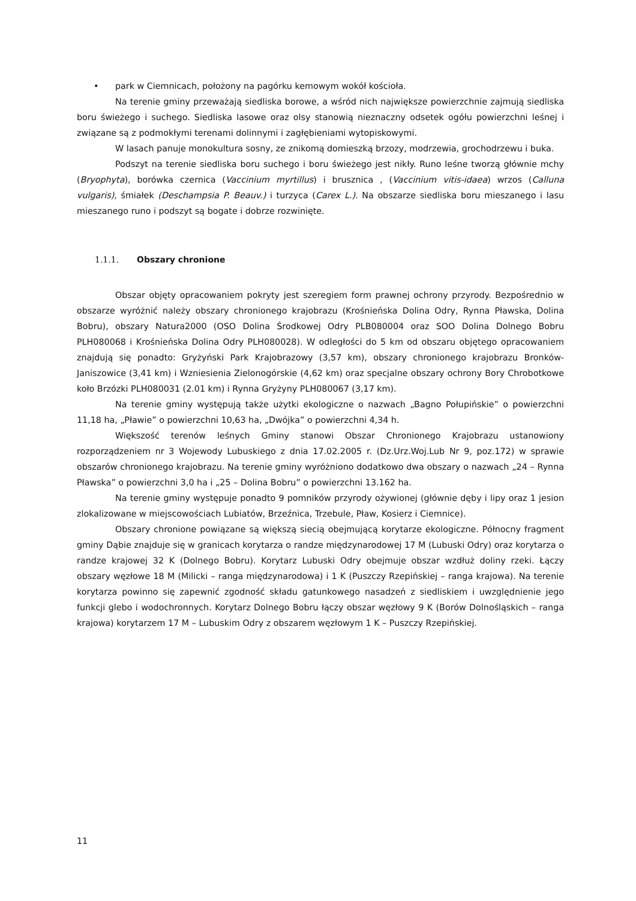• park w Ciemnicach, położony na pagórku kemowym wokół kościoła.
Na terenie gminy przeważają siedliska borowe, a wśród nich największe powierzchnie zajmują siedliska boru świeżego i suchego. Siedliska lasowe oraz olsy stanowią nieznaczny odsetek ogółu powierzchni leśnej i związane są z podmokłymi terenami dolinnymi i zagłębieniami wytopiskowymi.
W lasach panuje monokultura sosny, ze znikomą domieszką brzozy, modrzewia, grochodrzewu i buka.
Podszyt na terenie siedliska boru suchego i boru świeżego jest nikły. Runo leśne tworzą głównie mchy (Bryophyta), borówka czernica (Vaccinium myrtillus) i brusznica , (Vaccinium vitis-idaea) wrzos (Calluna vulgaris), śmiałek (Deschampsia P. Beauv.) i turzyca (Carex L.). Na obszarze siedliska boru mieszanego i lasu mieszanego runo i podszyt są bogate i dobrze rozwinięte.
1.1.1. Obszary chronione
Obszar objęty opracowaniem pokryty jest szeregiem form prawnej ochrony przyrody. Bezpośrednio w obszarze wyróżnić należy obszary chronionego krajobrazu (Krośnieńska Dolina Odry, Rynna Pławska, Dolina Bobru), obszary Natura2000 (OSO Dolina Środkowej Odry PLB080004 oraz SOO Dolina Dolnego Bobru PLH080068 i Krośnieńska Dolina Odry PLH080028). W odległości do 5 km od obszaru objętego opracowaniem znajdują się ponadto: Gryżyński Park Krajobrazowy (3,57 km), obszary chronionego krajobrazu Bronków-Janiszowice (3,41 km) i Wzniesienia Zielonogórskie (4,62 km) oraz specjalne obszary ochrony Bory Chrobotkowe koło Brzózki PLH080031 (2.01 km) i Rynna Gryżyny PLH080067 (3,17 km).
Na terenie gminy występują także użytki ekologiczne o nazwach „Bagno Połupińskie” o powierzchni 11,18 ha, „Pławie” o powierzchni 10,63 ha, „Dwójka” o powierzchni 4,34 h.
Większość terenów leśnych Gminy stanowi Obszar Chronionego Krajobrazu ustanowiony rozporządzeniem nr 3 Wojewody Lubuskiego z dnia 17.02.2005 r. (Dz.Urz.Woj.Lub Nr 9, poz.172) w sprawie obszarów chronionego krajobrazu. Na terenie gminy wyróżniono dodatkowo dwa obszary o nazwach „24 – Rynna Pławska” o powierzchni 3,0 ha i „25 – Dolina Bobru” o powierzchni 13.162 ha.
Na terenie gminy występuje ponadto 9 pomników przyrody ożywionej (głównie dęby i lipy oraz 1 jesion zlokalizowane w miejscowościach Lubiatów, Brzeźnica, Trzebule, Pław, Kosierz i Ciemnice).
Obszary chronione powiązane są większą siecią obejmującą korytarze ekologiczne. Północny fragment gminy Dąbie znajduje się w granicach korytarza o randze międzynarodowej 17 M (Lubuski Odry) oraz korytarza o randze krajowej 32 K (Dolnego Bobru). Korytarz Lubuski Odry obejmuje obszar wzdłuż doliny rzeki. Łączy obszary węzłowe 18 M (Milicki – ranga międzynarodowa) i 1 K (Puszczy Rzepińskiej – ranga krajowa). Na terenie korytarza powinno się zapewnić zgodność składu gatunkowego nasadzeń z siedliskiem i uwzględnienie jego funkcji glebo i wodochronnych. Korytarz Dolnego Bobru łączy obszar węzłowy 9 K (Borów Dolnośląskich – ranga krajowa) korytarzem 17 M – Lubuskim Odry z obszarem węzłowym 1 K – Puszczy Rzepińskiej.
11